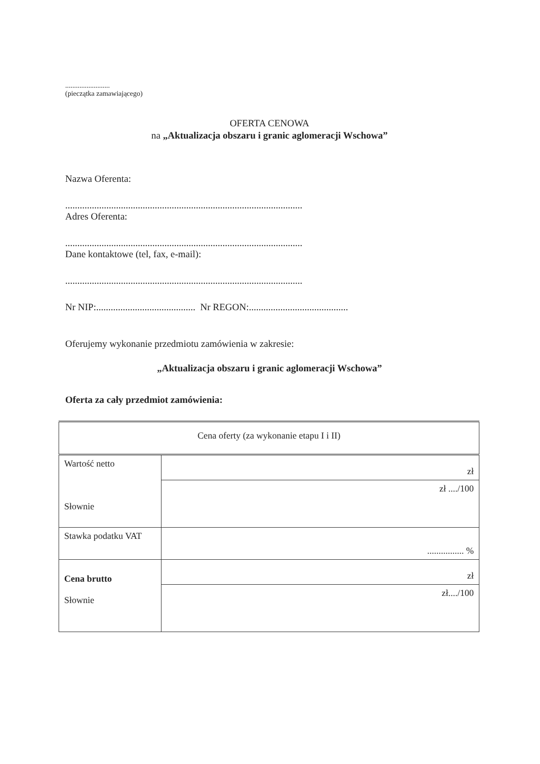.........................
(pieczątka zamawiającego)
OFERTA CENOWA
na „Aktualizacja obszaru i granic aglomeracji Wschowa”
Nazwa Oferenta:
..................................................................................................
Adres Oferenta:
..................................................................................................
Dane kontaktowe (tel, fax, e-mail):
..................................................................................................
Nr NIP:......................................... Nr REGON:.........................................
Oferujemy wykonanie przedmiotu zamówienia w zakresie:
„Aktualizacja obszaru i granic aglomeracji Wschowa”
Oferta za cały przedmiot zamówienia:
| Cena oferty (za wykonanie etapu I i II) | |
| Wartość netto Słownie | zł |
| | zł ..../100 |
| Stawka podatku VAT | ................ % |
| Cena brutto Słownie | zł |
| | zł..../100 |